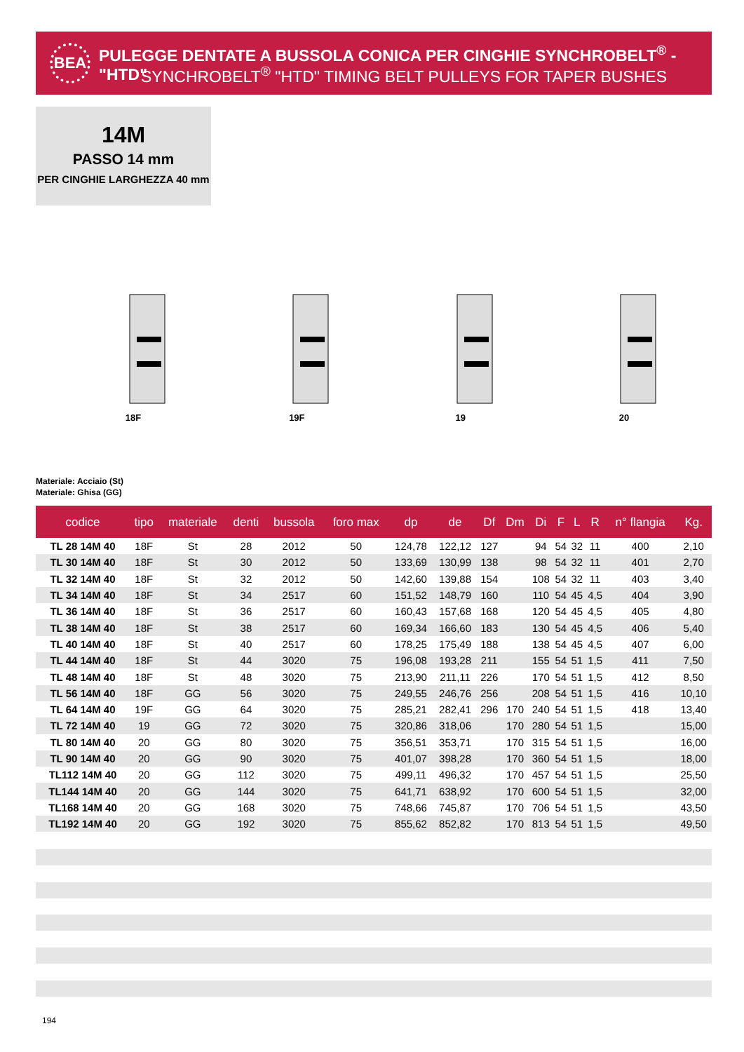BEA
PULEGGE DENTATE A BUSSOLA CONICA PER CINGHIE SYNCHROBELT<sup>®</sup> - "HTD"
SYNCHROBELT<sup>®</sup> "HTD" TIMING BELT PULLEYS FOR TAPER BUSHES
14M
PASSO 14 mm
PER CINGHIE LARGHEZZA 40 mm
18F 19F 19 20
Materiale: Acciaio (St)
Materiale: Ghisa (GG)
| codice | tipo | materiale | denti | bussola | foro max | dp | de | Df | Dm | Di | F | L | R | n° flangia | Kg. |
| --- | --- | --- | --- | --- | --- | --- | --- | --- | --- | --- | --- | --- | --- | --- | --- |
| TL 28 14M 40 | 18F | St | 28 | 2012 | 50 | 124,78 | 122,12 | 127 | | 94 | 54 | 32 | 11 | 400 | 2,10 |
| TL 30 14M 40 | 18F | St | 30 | 2012 | 50 | 133,69 | 130,99 | 138 | | 98 | 54 | 32 | 11 | 401 | 2,70 |
| TL 32 14M 40 | 18F | St | 32 | 2012 | 50 | 142,60 | 139,88 | 154 | | 108 | 54 | 32 | 11 | 403 | 3,40 |
| TL 34 14M 40 | 18F | St | 34 | 2517 | 60 | 151,52 | 148,79 | 160 | | 110 | 54 | 45 | 4,5 | 404 | 3,90 |
| TL 36 14M 40 | 18F | St | 36 | 2517 | 60 | 160,43 | 157,68 | 168 | | 120 | 54 | 45 | 4,5 | 405 | 4,80 |
| TL 38 14M 40 | 18F | St | 38 | 2517 | 60 | 169,34 | 166,60 | 183 | | 130 | 54 | 45 | 4,5 | 406 | 5,40 |
| TL 40 14M 40 | 18F | St | 40 | 2517 | 60 | 178,25 | 175,49 | 188 | | 138 | 54 | 45 | 4,5 | 407 | 6,00 |
| TL 44 14M 40 | 18F | St | 44 | 3020 | 75 | 196,08 | 193,28 | 211 | | 155 | 54 | 51 | 1,5 | 411 | 7,50 |
| TL 48 14M 40 | 18F | St | 48 | 3020 | 75 | 213,90 | 211,11 | 226 | | 170 | 54 | 51 | 1,5 | 412 | 8,50 |
| TL 56 14M 40 | 18F | GG | 56 | 3020 | 75 | 249,55 | 246,76 | 256 | | 208 | 54 | 51 | 1,5 | 416 | 10,10 |
| TL 64 14M 40 | 19F | GG | 64 | 3020 | 75 | 285,21 | 282,41 | 296 | 170 | 240 | 54 | 51 | 1,5 | 418 | 13,40 |
| TL 72 14M 40 | 19 | GG | 72 | 3020 | 75 | 320,86 | 318,06 | | 170 | 280 | 54 | 51 | 1,5 | | 15,00 |
| TL 80 14M 40 | 20 | GG | 80 | 3020 | 75 | 356,51 | 353,71 | | 170 | 315 | 54 | 51 | 1,5 | | 16,00 |
| TL 90 14M 40 | 20 | GG | 90 | 3020 | 75 | 401,07 | 398,28 | | 170 | 360 | 54 | 51 | 1,5 | | 18,00 |
| TL112 14M 40 | 20 | GG | 112 | 3020 | 75 | 499,11 | 496,32 | | 170 | 457 | 54 | 51 | 1,5 | | 25,50 |
| TL144 14M 40 | 20 | GG | 144 | 3020 | 75 | 641,71 | 638,92 | | 170 | 600 | 54 | 51 | 1,5 | | 32,00 |
| TL168 14M 40 | 20 | GG | 168 | 3020 | 75 | 748,66 | 745,87 | | 170 | 706 | 54 | 51 | 1,5 | | 43,50 |
| TL192 14M 40 | 20 | GG | 192 | 3020 | 75 | 855,62 | 852,82 | | 170 | 813 | 54 | 51 | 1,5 | | 49,50 |
194